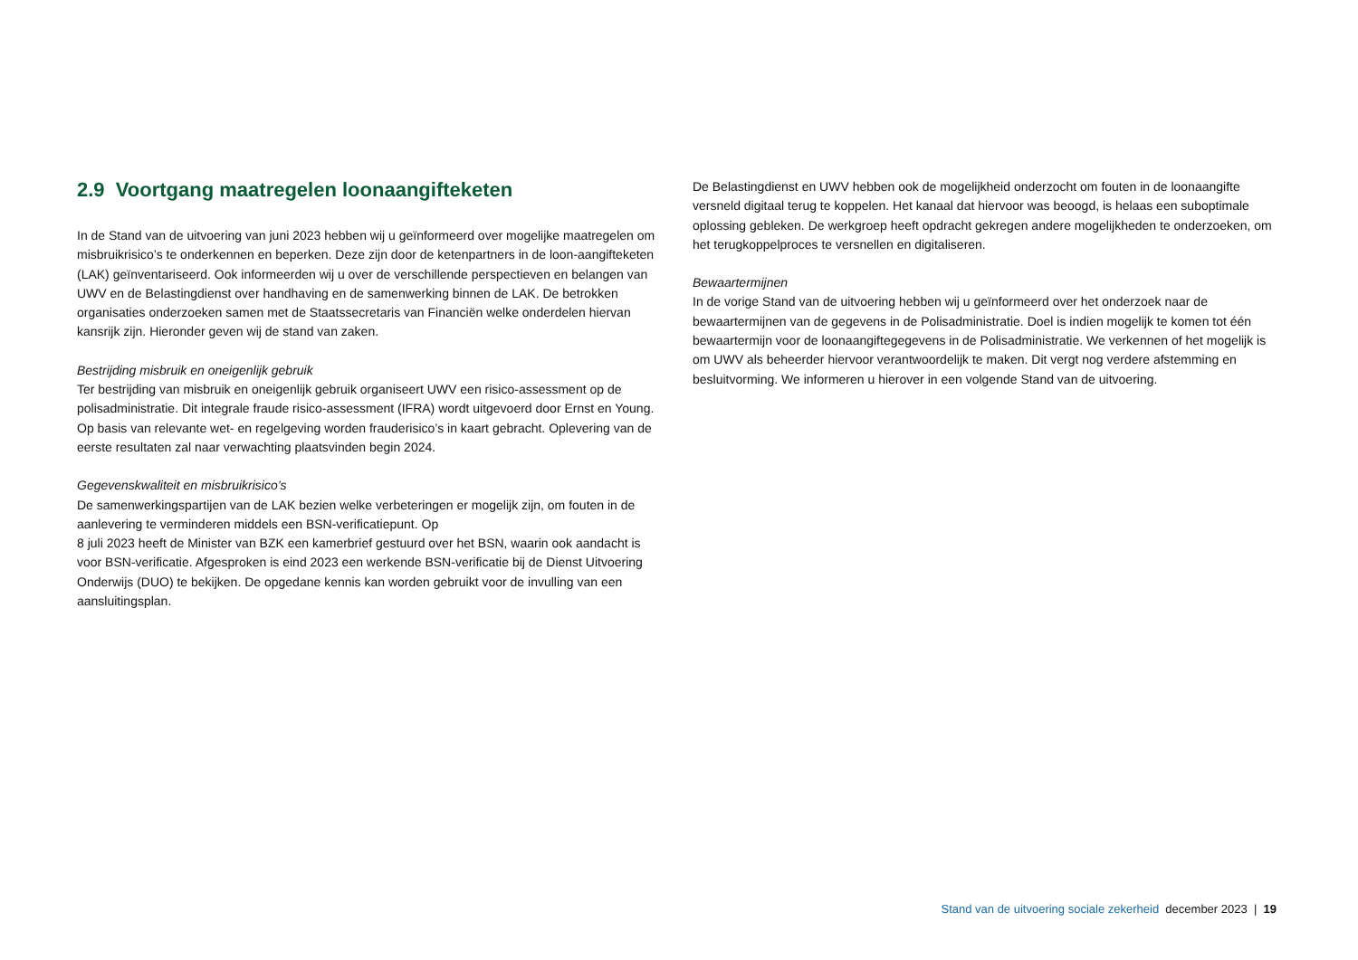2.9 Voortgang maatregelen loonaangifteketen
In de Stand van de uitvoering van juni 2023 hebben wij u geïnformeerd over mogelijke maatregelen om misbruikrisico’s te onderkennen en beperken. Deze zijn door de ketenpartners in de loon-aangifteketen (LAK) geïnventariseerd. Ook informeerden wij u over de verschillende perspectieven en belangen van UWV en de Belastingdienst over handhaving en de samenwerking binnen de LAK. De betrokken organisaties onderzoeken samen met de Staatssecretaris van Financiën welke onderdelen hiervan kansrijk zijn. Hieronder geven wij de stand van zaken.
Bestrijding misbruik en oneigenlijk gebruik
Ter bestrijding van misbruik en oneigenlijk gebruik organiseert UWV een risico-assessment op de polisadministratie. Dit integrale fraude risico-assessment (IFRA) wordt uitgevoerd door Ernst en Young. Op basis van relevante wet- en regelgeving worden frauderisico’s in kaart gebracht. Oplevering van de eerste resultaten zal naar verwachting plaatsvinden begin 2024.
Gegevenskwaliteit en misbruikrisico’s
De samenwerkingspartijen van de LAK bezien welke verbeteringen er mogelijk zijn, om fouten in de aanlevering te verminderen middels een BSN-verificatiepunt. Op
8 juli 2023 heeft de Minister van BZK een kamerbrief gestuurd over het BSN, waarin ook aandacht is voor BSN-verificatie. Afgesproken is eind 2023 een werkende BSN-verificatie bij de Dienst Uitvoering Onderwijs (DUO) te bekijken. De opgedane kennis kan worden gebruikt voor de invulling van een aansluitingsplan.
De Belastingdienst en UWV hebben ook de mogelijkheid onderzocht om fouten in de loonaangifte versneld digitaal terug te koppelen. Het kanaal dat hiervoor was beoogd, is helaas een suboptimale oplossing gebleken. De werkgroep heeft opdracht gekregen andere mogelijkheden te onderzoeken, om het terugkoppelproces te versnellen en digitaliseren.
Bewaartermijnen
In de vorige Stand van de uitvoering hebben wij u geïnformeerd over het onderzoek naar de bewaartermijnen van de gegevens in de Polisadministratie. Doel is indien mogelijk te komen tot één bewaartermijn voor de loonaangiftegegevens in de Polisadministratie. We verkennen of het mogelijk is om UWV als beheerder hiervoor verantwoordelijk te maken. Dit vergt nog verdere afstemming en besluitvorming. We informeren u hierover in een volgende Stand van de uitvoering.
Stand van de uitvoering sociale zekerheid december 2023 | 19